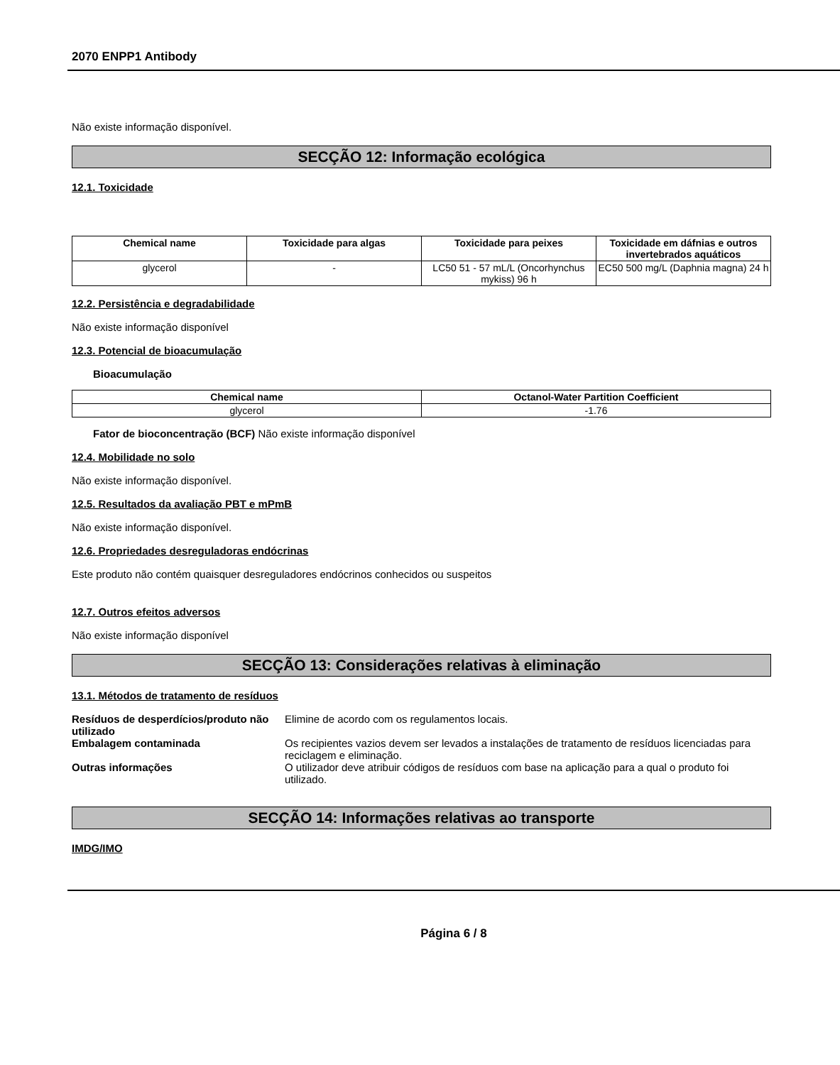2070 ENPP1 Antibody
Não existe informação disponível.
SECÇÃO 12: Informação ecológica
12.1. Toxicidade
| Chemical name | Toxicidade para algas | Toxicidade para peixes | Toxicidade em dáfnias e outros invertebrados aquáticos |
| --- | --- | --- | --- |
| glycerol | - | LC50 51 - 57 mL/L (Oncorhynchus mykiss) 96 h | EC50 500 mg/L (Daphnia magna) 24 h |
12.2. Persistência e degradabilidade
Não existe informação disponível
12.3. Potencial de bioacumulação
Bioacumulação
| Chemical name | Octanol-Water Partition Coefficient |
| --- | --- |
| glycerol | -1.76 |
Fator de bioconcentração (BCF) Não existe informação disponível
12.4. Mobilidade no solo
Não existe informação disponível.
12.5. Resultados da avaliação PBT e mPmB
Não existe informação disponível.
12.6. Propriedades desreguladoras endócrinas
Este produto não contém quaisquer desreguladores endócrinos conhecidos ou suspeitos
12.7. Outros efeitos adversos
Não existe informação disponível
SECÇÃO 13: Considerações relativas à eliminação
13.1. Métodos de tratamento de resíduos
| Resíduos de desperdícios/produto não utilizado | Elimine de acordo com os regulamentos locais. |
| Embalagem contaminada | Os recipientes vazios devem ser levados a instalações de tratamento de resíduos licenciadas para reciclagem e eliminação. |
| Outras informações | O utilizador deve atribuir códigos de resíduos com base na aplicação para a qual o produto foi utilizado. |
SECÇÃO 14: Informações relativas ao transporte
IMDG/IMO
Página 6 / 8